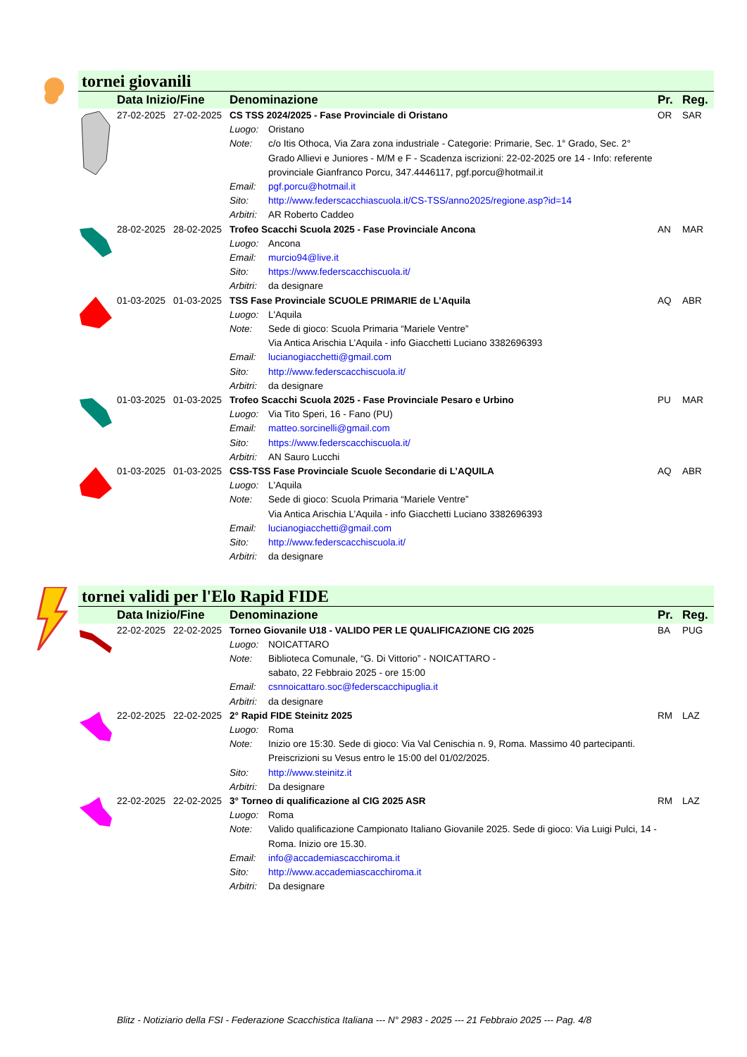tornei giovanili
| | Data Inizio/Fine | | Denominazione | | Pr. | Reg. |
| --- | --- | --- | --- | --- | --- | --- |
| | 27-02-2025 | 27-02-2025 | CS TSS 2024/2025 - Fase Provinciale di Oristano | | OR | SAR |
| | | | Luogo: | Oristano | | |
| | | | Note: | c/o Itis Othoca, Via Zara zona industriale - Categorie: Primarie, Sec. 1° Grado, Sec. 2° Grado Allievi e Juniores - M/M e F - Scadenza iscrizioni: 22-02-2025 ore 14 - Info: referente provinciale Gianfranco Porcu, 347.4446117, pgf.porcu@hotmail.it | | |
| | | | Email: | pgf.porcu@hotmail.it | | |
| | | | Sito: | http://www.federscacchiascuola.it/CS-TSS/anno2025/regione.asp?id=14 | | |
| | | | Arbitri: | AR Roberto Caddeo | | |
| | 28-02-2025 | 28-02-2025 | Trofeo Scacchi Scuola 2025 - Fase Provinciale Ancona | | AN | MAR |
| | | | Luogo: | Ancona | | |
| | | | Email: | murcio94@live.it | | |
| | | | Sito: | https://www.federscacchiscuola.it/ | | |
| | | | Arbitri: | da designare | | |
| | 01-03-2025 | 01-03-2025 | TSS Fase Provinciale SCUOLE PRIMARIE de L’Aquila | | AQ | ABR |
| | | | Luogo: | L'Aquila | | |
| | | | Note: | Sede di gioco: Scuola Primaria “Mariele Ventre” Via Antica Arischia L’Aquila - info Giacchetti Luciano 3382696393 | | |
| | | | Email: | lucianogiacchetti@gmail.com | | |
| | | | Sito: | http://www.federscacchiscuola.it/ | | |
| | | | Arbitri: | da designare | | |
| | 01-03-2025 | 01-03-2025 | Trofeo Scacchi Scuola 2025 - Fase Provinciale Pesaro e Urbino | | PU | MAR |
| | | | Luogo: | Via Tito Speri, 16 - Fano (PU) | | |
| | | | Email: | matteo.sorcinelli@gmail.com | | |
| | | | Sito: | https://www.federscacchiscuola.it/ | | |
| | | | Arbitri: | AN Sauro Lucchi | | |
| | 01-03-2025 | 01-03-2025 | CSS-TSS Fase Provinciale Scuole Secondarie di L’AQUILA | | AQ | ABR |
| | | | Luogo: | L'Aquila | | |
| | | | Note: | Sede di gioco: Scuola Primaria “Mariele Ventre” Via Antica Arischia L’Aquila - info Giacchetti Luciano 3382696393 | | |
| | | | Email: | lucianogiacchetti@gmail.com | | |
| | | | Sito: | http://www.federscacchiscuola.it/ | | |
| | | | Arbitri: | da designare | | |
tornei validi per l'Elo Rapid FIDE
| | Data Inizio/Fine | | Denominazione | | Pr. | Reg. |
| --- | --- | --- | --- | --- | --- | --- |
| | 22-02-2025 | 22-02-2025 | Torneo Giovanile U18 - VALIDO PER LE QUALIFICAZIONE CIG 2025 | | BA | PUG |
| | | | Luogo: | NOICATTARO | | |
| | | | Note: | Biblioteca Comunale, “G. Di Vittorio” - NOICATTARO - sabato, 22 Febbraio 2025 - ore 15:00 | | |
| | | | Email: | csnnoicattaro.soc@federscacchipuglia.it | | |
| | | | Arbitri: | da designare | | |
| | 22-02-2025 | 22-02-2025 | 2° Rapid FIDE Steinitz 2025 | | RM | LAZ |
| | | | Luogo: | Roma | | |
| | | | Note: | Inizio ore 15:30. Sede di gioco: Via Val Cenischia n. 9, Roma. Massimo 40 partecipanti. Preiscrizioni su Vesus entro le 15:00 del 01/02/2025. | | |
| | | | Sito: | http://www.steinitz.it | | |
| | | | Arbitri: | Da designare | | |
| | 22-02-2025 | 22-02-2025 | 3° Torneo di qualificazione al CIG 2025 ASR | | RM | LAZ |
| | | | Luogo: | Roma | | |
| | | | Note: | Valido qualificazione Campionato Italiano Giovanile 2025. Sede di gioco: Via Luigi Pulci, 14 - Roma. Inizio ore 15.30. | | |
| | | | Email: | info@accademiascacchiroma.it | | |
| | | | Sito: | http://www.accademiascacchiroma.it | | |
| | | | Arbitri: | Da designare | | |
Blitz - Notiziario della FSI - Federazione Scacchistica Italiana --- N° 2983 - 2025 --- 21 Febbraio 2025 --- Pag. 4/8